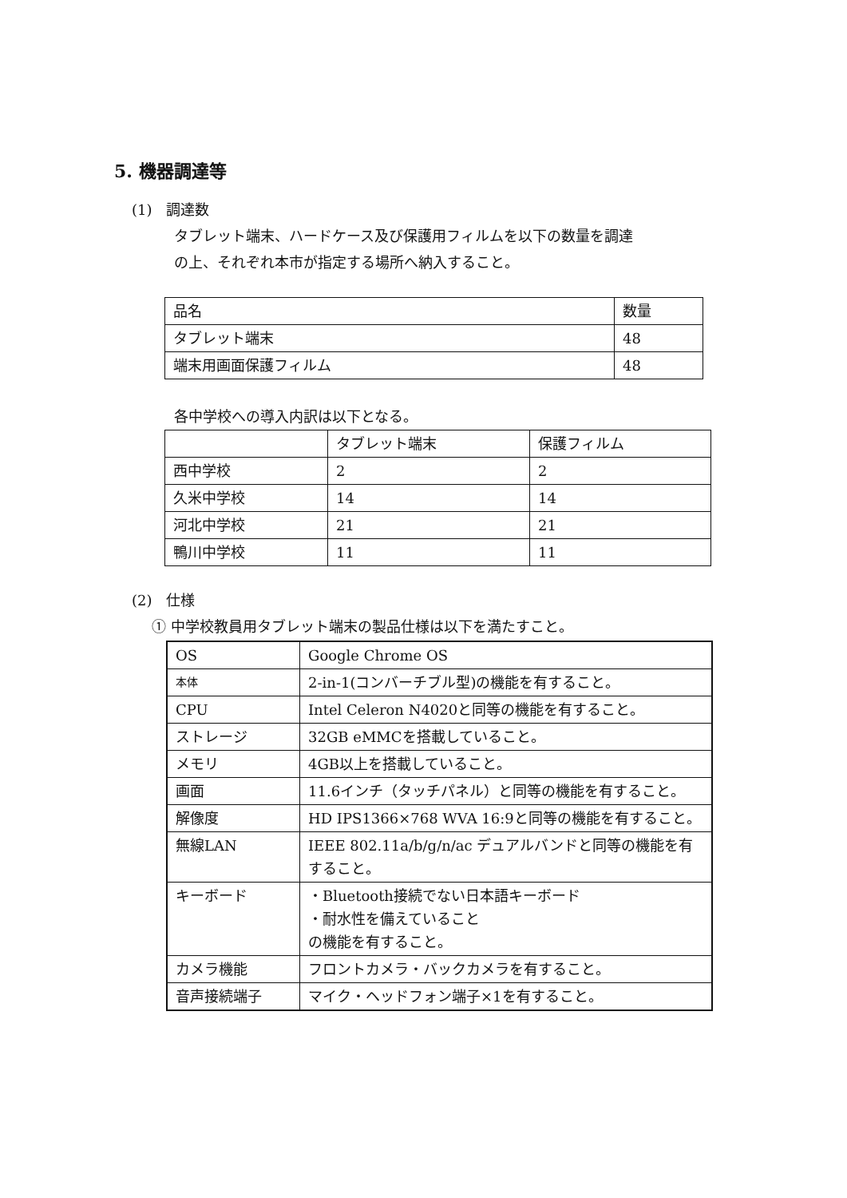5. 機器調達等
(1)　調達数
タブレット端末、ハードケース及び保護用フィルムを以下の数量を調達
の上、それぞれ本市が指定する場所へ納入すること。
| 品名 | 数量 |
| タブレット端末 | 48 |
| 端末用画面保護フィルム | 48 |
各中学校への導入内訳は以下となる。
| | タブレット端末 | 保護フィルム |
| 西中学校 | 2 | 2 |
| 久米中学校 | 14 | 14 |
| 河北中学校 | 21 | 21 |
| 鴨川中学校 | 11 | 11 |
(2)　仕様
① 中学校教員用タブレット端末の製品仕様は以下を満たすこと。
| OS | Google Chrome OS |
| 本体 | 2-in-1(コンバーチブル型)の機能を有すること。 |
| CPU | Intel Celeron N4020と同等の機能を有すること。 |
| ストレージ | 32GB eMMCを搭載していること。 |
| メモリ | 4GB以上を搭載していること。 |
| 画面 | 11.6インチ（タッチパネル）と同等の機能を有すること。 |
| 解像度 | HD IPS1366×768 WVA 16:9と同等の機能を有すること。 |
| 無線LAN | IEEE 802.11a/b/g/n/ac デュアルバンドと同等の機能を有すること。 |
| キーボード | ・Bluetooth接続でない日本語キーボード ・耐水性を備えていること の機能を有すること。 |
| カメラ機能 | フロントカメラ・バックカメラを有すること。 |
| 音声接続端子 | マイク・ヘッドフォン端子×1を有すること。 |